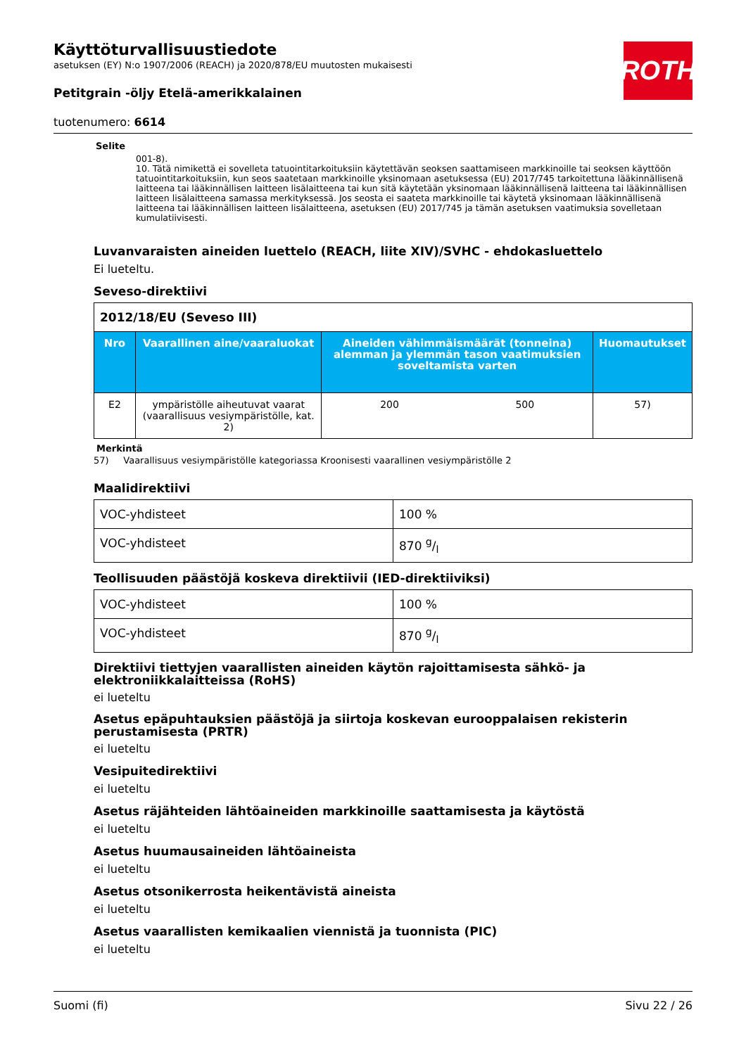ROTH
Käyttöturvallisuustiedote
asetuksen (EY) N:o 1907/2006 (REACH) ja 2020/878/EU muutosten mukaisesti
Petitgrain -öljy Etelä-amerikkalainen
tuotenumero: 6614
Selite
001-8).
10. Tätä nimikettä ei sovelleta tatuointitarkoituksiin käytettävän seoksen saattamiseen markkinoille tai seoksen käyttöön tatuointitarkoituksiin, kun seos saatetaan markkinoille yksinomaan asetuksessa (EU) 2017/745 tarkoitettuna lääkinnällisenä laitteena tai lääkinnällisen laitteen lisälaitteena tai kun sitä käytetään yksinomaan lääkinnällisenä laitteena tai lääkinnällisen laitteen lisälaitteena samassa merkityksessä. Jos seosta ei saateta markkinoille tai käytetä yksinomaan lääkinnällisenä laitteena tai lääkinnällisen laitteen lisälaitteena, asetuksen (EU) 2017/745 ja tämän asetuksen vaatimuksia sovelletaan kumulatiivisesti.
Luvanvaraisten aineiden luettelo (REACH, liite XIV)/SVHC - ehdokasluettelo
Ei lueteltu.
Seveso-direktiivi
| 2012/18/EU (Seveso III) | | | | |
| Nro | Vaarallinen aine/vaaraluokat | Aineiden vähimmäismäärät (tonneina) alemman ja ylemmän tason vaatimuksien soveltamista varten | | Huomautukset |
| E2 | ympäristölle aiheutuvat vaarat (vaarallisuus vesiympäristölle, kat. 2) | 200 | 500 | 57) |
Merkintä
57) Vaarallisuus vesiympäristölle kategoriassa Kroonisesti vaarallinen vesiympäristölle 2
Maalidirektiivi
| VOC-yhdisteet | 100 % |
| VOC-yhdisteet | 870 g/l |
Teollisuuden päästöjä koskeva direktiivii (IED-direktiiviksi)
| VOC-yhdisteet | 100 % |
| VOC-yhdisteet | 870 g/l |
Direktiivi tiettyjen vaarallisten aineiden käytön rajoittamisesta sähkö- ja elektroniikkalaitteissa (RoHS)
ei lueteltu
Asetus epäpuhtauksien päästöjä ja siirtoja koskevan eurooppalaisen rekisterin perustamisesta (PRTR)
ei lueteltu
Vesipuitedirektiivi
ei lueteltu
Asetus räjähteiden lähtöaineiden markkinoille saattamisesta ja käytöstä
ei lueteltu
Asetus huumausaineiden lähtöaineista
ei lueteltu
Asetus otsonikerrosta heikentävistä aineista
ei lueteltu
Asetus vaarallisten kemikaalien viennistä ja tuonnista (PIC)
ei lueteltu
Suomi (fi) Sivu 22 / 26